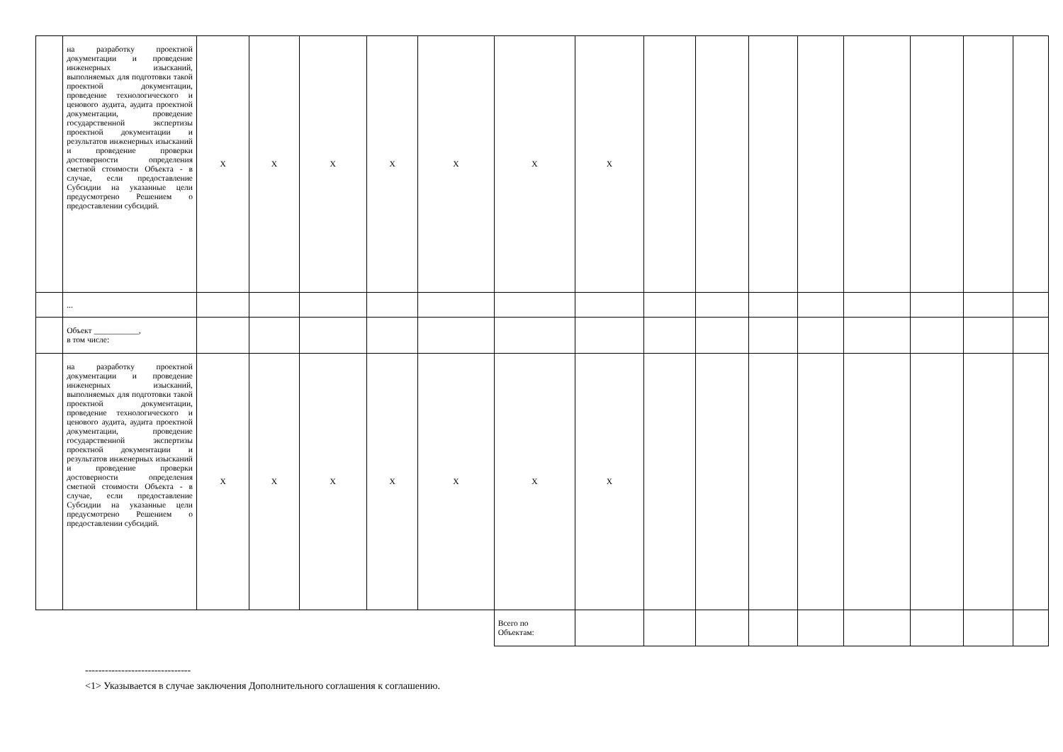| | на разработку проектной документации и проведение инженерных изысканий, выполняемых для подготовки такой проектной документации, проведение технологического и ценового аудита, аудита проектной документации, проведение государственной экспертизы проектной документации и результатов инженерных изысканий и проведение проверки достоверности определения сметной стоимости Объекта - в случае, если предоставление Субсидии на указанные цели предусмотрено Решением о предоставлении субсидий. | X | X | X | X | X | X | X | | | | | | | | |
| | ... | | | | | | | | | | | | | | | |
| | Объект ___________, в том числе: | | | | | | | | | | | | | | | |
| | на разработку проектной документации и проведение инженерных изысканий, выполняемых для подготовки такой проектной документации, проведение технологического и ценового аудита, аудита проектной документации, проведение государственной экспертизы проектной документации и результатов инженерных изысканий и проведение проверки достоверности определения сметной стоимости Объекта - в случае, если предоставление Субсидии на указанные цели предусмотрено Решением о предоставлении субсидий. | X | X | X | X | X | X | X | | | | | | | | |
| | | | | | | | Всего по Объектам: | | | | | | | | | |
--------------------------------
<1> Указывается в случае заключения Дополнительного соглашения к соглашению.